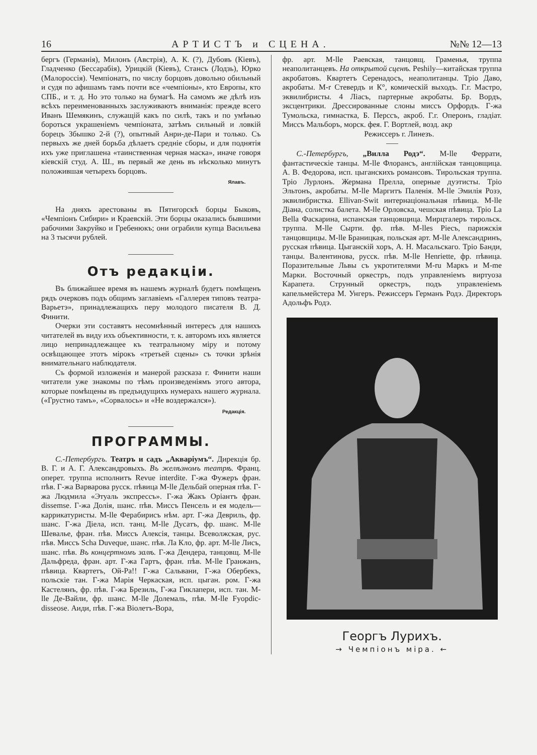16 АРТИСТЪ и СЦЕНА. №№ 12—13
бергъ (Германія), Милонъ (Австрія), А. К. (?), Дубовъ (Кіевъ), Гладченко (Бессарабія), Урицкій (Кіевъ), Стансъ (Лодзь), Юрко (Малороссія). Чемпіонатъ, по числу борцовъ довольно обильный и судя по афишамъ тамъ почти все «чемпіоны», кто Европы, кто СПБ., и т. д. Но это только на бумагѣ. На самомъ же дѣлѣ изъ всѣхъ переименованныхъ заслуживаютъ вниманія: прежде всего Иванъ Шемякинъ, служащій какъ по силѣ, такъ и по умѣнью бороться украшеніемъ чемпіоната, затѣмъ сильный и ловкій борецъ Збышко 2-й (?), опытный Анри-де-Пари и только. Съ первыхъ же дней борьба дѣлаетъ средніе сборы, и для поднятія ихъ уже приглашена «таинственная черная маска», иначе говоря кіевскій студ. А. Ш., въ первый же день въ нѣсколько минутъ положившая четырехъ борцовъ.
Ялавъ.
На дняхъ арестованы въ Пятигорскѣ борцы Быковъ, «Чемпіонъ Сибири» и Краевскій. Эти борцы оказались бывшими рабочими Закруйко и Гребенюкъ; они ограбили купца Васильева на 3 тысячи рублей.
Отъ редакціи.
Въ ближайшее время въ нашемъ журналѣ будетъ помѣщенъ рядъ очерковъ подъ общимъ заглавіемъ «Галлерея типовъ театра-Варьетэ», принадлежащихъ перу молодого писателя В. Д. Финити.
Очерки эти составятъ несомнѣнный интересъ для нашихъ читателей въ виду ихъ объективности, т. к. авторомъ ихъ является лицо непринадлежащее къ театральному міру и потому освѣщающее этотъ мірокъ «третьей сцены» съ точки зрѣнія внимательнаго наблюдателя.
Съ формой изложенія и манерой разсказа г. Финити наши читатели уже знакомы по тѣмъ произведеніямъ этого автора, которые помѣщены въ предъидущихъ нумерахъ нашего журнала. («Грустно тамъ», «Сорвалось» и «Не воздержался»).
Редакція.
ПРОГРАММЫ.
С.-Петербургъ. Театръ и садъ „Акваріумъ“. Дирекція бр. В. Г. и А. Г. Александровыхъ. Въ желѣзномъ театрѣ. Франц. оперет. труппа исполнитъ Revue interdite. Г-жа Фужеръ фран. пѣв. Г-жа Варварова русск. пѣвица M-lle Дельбай оперная пѣв. Г-жа Людмила «Этуаль экспрессъ». Г-жа Жакъ Оріантъ фран. dissemse. Г-жа Долія, шанс. пѣв. Миссъ Пенсель и ея модель—каррикатуристы. M-lle Ферабирисъ нѣм. арт. Г-жа Девриль, фр. шанс. Г-жа Діела, исп. танц. M-lle Дусатъ, фр. шанс. M-lle Шевалье, фран. пѣв. Миссъ Алексія, танцы. Всеволжская, рус. пѣв. Миссъ Scha Duveque, шанс. пѣв. Ла Кло, фр. арт. M-lle Лисъ, шанс. пѣв. Въ концертномъ залѣ. Г-жа Дендера, танцовщ. M-lle Дальфреда, фран. арт. Г-жа Гартъ, фран. пѣв. M-lle Гранжанъ, пѣвица. Квартетъ, Ой-Ра!! Г-жа Сальвани, Г-жа Обербекъ, польскіе тан. Г-жа Марія Черкаская, исп. цыган. ром. Г-жа Кастелянъ, фр. пѣв. Г-жа Брезиль, Г-жа Гиклапери, исп. тан. M-lle Де-Вайли, фр. шанс. M-lle Долемаль, пѣв. M-lle Fyopdic-disseose. Аиди, пѣв. Г-жа Віолетъ-Вора,
фр. арт. M-lle Раевская, танцовщ. Граменья, труппа неаполитанцевъ. На открытой сценѣ. Peshily—китайская труппа акробатовъ. Квартетъ Серенадосъ, неаполитанцы. Тріо Даво, акробаты. M-r Стевердъ и К°, комическій выходъ. Г.г. Мастро, эквилибристы. 4 Ліасъ, партерные акробаты. Бр. Вордъ, эксцентрики. Дрессированные слоны миссъ Орфордъ. Г-жа Тумольска, гимнастка, Б. Перссъ, акроб. Г.г. Оперонъ, гладіат. Миссъ Мальборъ, морск. фея. Г. Вортлей, возд. акр
Режиссеръ г. Линезъ.
С.-Петербургъ, „Вилла Родэ“. M-lle Феррати, фантастическіе танцы. M-lle Флорансъ, англійская танцовщица. А. В. Федорова, исп. цыганскихъ романсовъ. Тирольская труппа. Тріо Лурлонъ. Жермана Прелла, оперные дуэтисты. Тріо Эльтонъ, акробаты. M-lle Маргитъ Паленія. M-lle Эмилія Розэ, эквилибристка. Ellivan-Swit интернаціональная пѣвица. M-lle Діана, солистка балета. M-lle Орловска, чешская пѣвица. Тріо La Bella Фаскарина, испанская танцовщица. Мирцталеръ тирольск. труппа. M-lle Сырти. фр. пѣв. M-lles Piecъ, парижскія танцовщицы. M-lle Браницкая, польская арт. M-lle Александринъ, русская пѣвица. Цыганскій хоръ, А. Н. Масальскаго. Тріо Банди, танцы. Валентинова, русск. пѣв. M-lle Henriette, фр. пѣвица. Поразительные Львы съ укротителями M-ru Маркъ и M-me Марки. Восточный оркестръ, подъ управленіемъ виртуоза Карапета. Струнный оркестръ, подъ управленіемъ капельмейстера М. Унгеръ. Режиссеръ Германъ Родэ. Директоръ Адольфъ Родэ.
Георгъ Лурихъ.
→ Чемпіонъ міра. ←